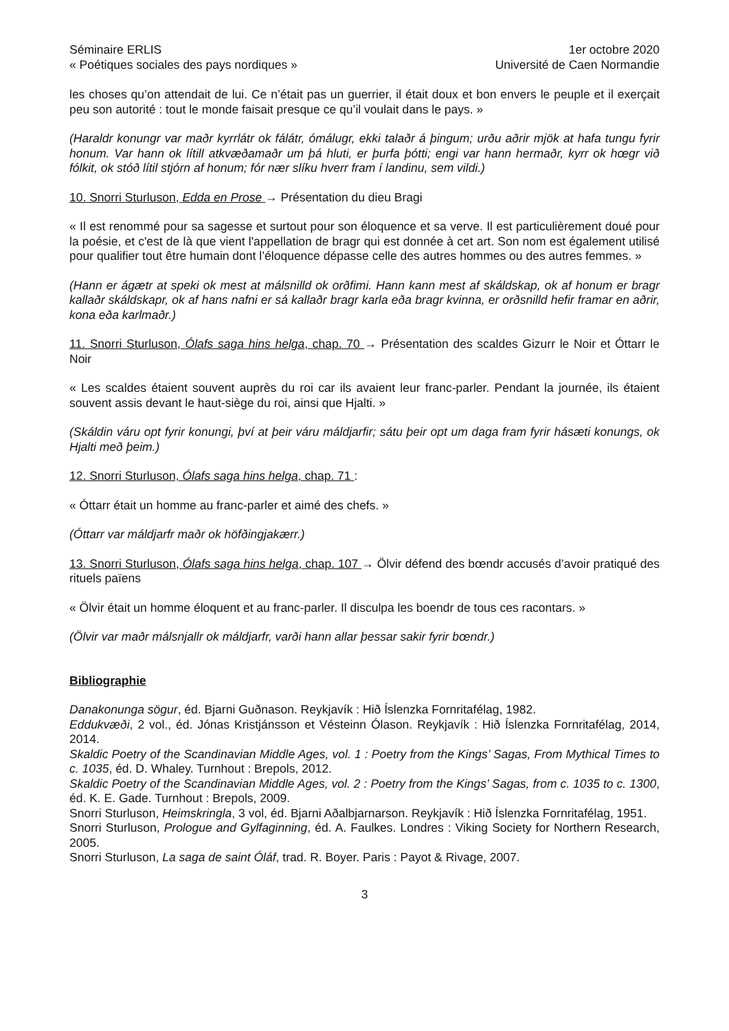Séminaire ERLIS
« Poétiques sociales des pays nordiques »
1er octobre 2020
Université de Caen Normandie
les choses qu’on attendait de lui. Ce n’était pas un guerrier, il était doux et bon envers le peuple et il exerçait peu son autorité : tout le monde faisait presque ce qu’il voulait dans le pays. »
(Haraldr konungr var maðr kyrrlátr ok fálátr, ómálugr, ekki talaðr á þingum; urðu aðrir mjök at hafa tungu fyrir honum. Var hann ok lítill atkvæðamaðr um þá hluti, er þurfa þótti; engi var hann hermaðr, kyrr ok hœgr við fólkit, ok stóð lítil stjórn af honum; fór nær slíku hverr fram í landinu, sem vildi.)
10. Snorri Sturluson, Edda en Prose → Présentation du dieu Bragi
« Il est renommé pour sa sagesse et surtout pour son éloquence et sa verve. Il est particulièrement doué pour la poésie, et c'est de là que vient l'appellation de bragr qui est donnée à cet art. Son nom est également utilisé pour qualifier tout être humain dont l’éloquence dépasse celle des autres hommes ou des autres femmes. »
(Hann er ágætr at speki ok mest at málsnilld ok orðfimi. Hann kann mest af skáldskap, ok af honum er bragr kallaðr skáldskapr, ok af hans nafni er sá kallaðr bragr karla eða bragr kvinna, er orðsnilld hefir framar en aðrir, kona eða karlmaðr.)
11. Snorri Sturluson, Ólafs saga hins helga, chap. 70 → Présentation des scaldes Gizurr le Noir et Óttarr le Noir
« Les scaldes étaient souvent auprès du roi car ils avaient leur franc-parler. Pendant la journée, ils étaient souvent assis devant le haut-siège du roi, ainsi que Hjalti. »
(Skáldin váru opt fyrir konungi, því at þeir váru máldjarfir; sátu þeir opt um daga fram fyrir hásæti konungs, ok Hjalti með þeim.)
12. Snorri Sturluson, Ólafs saga hins helga, chap. 71 :
« Óttarr était un homme au franc-parler et aimé des chefs. »
(Óttarr var máldjarfr maðr ok höfðingjakærr.)
13. Snorri Sturluson, Ólafs saga hins helga, chap. 107 → Ölvir défend des bœndr accusés d’avoir pratiqué des rituels païens
« Ölvir était un homme éloquent et au franc-parler. Il disculpa les boendr de tous ces racontars. »
(Ölvir var maðr málsnjallr ok máldjarfr, varði hann allar þessar sakir fyrir bœndr.)
Bibliographie
Danakonunga sögur, éd. Bjarni Guðnason. Reykjavík : Hið Íslenzka Fornritafélag, 1982.
Eddukvæði, 2 vol., éd. Jónas Kristjánsson et Vésteinn Ólason. Reykjavík : Hið Íslenzka Fornritafélag, 2014, 2014.
Skaldic Poetry of the Scandinavian Middle Ages, vol. 1 : Poetry from the Kings’ Sagas, From Mythical Times to c. 1035, éd. D. Whaley. Turnhout : Brepols, 2012.
Skaldic Poetry of the Scandinavian Middle Ages, vol. 2 : Poetry from the Kings’ Sagas, from c. 1035 to c. 1300, éd. K. E. Gade. Turnhout : Brepols, 2009.
Snorri Sturluson, Heimskringla, 3 vol, éd. Bjarni Aðalbjarnarson. Reykjavík : Hið Íslenzka Fornritafélag, 1951.
Snorri Sturluson, Prologue and Gylfaginning, éd. A. Faulkes. Londres : Viking Society for Northern Research, 2005.
Snorri Sturluson, La saga de saint Óláf, trad. R. Boyer. Paris : Payot & Rivage, 2007.
3